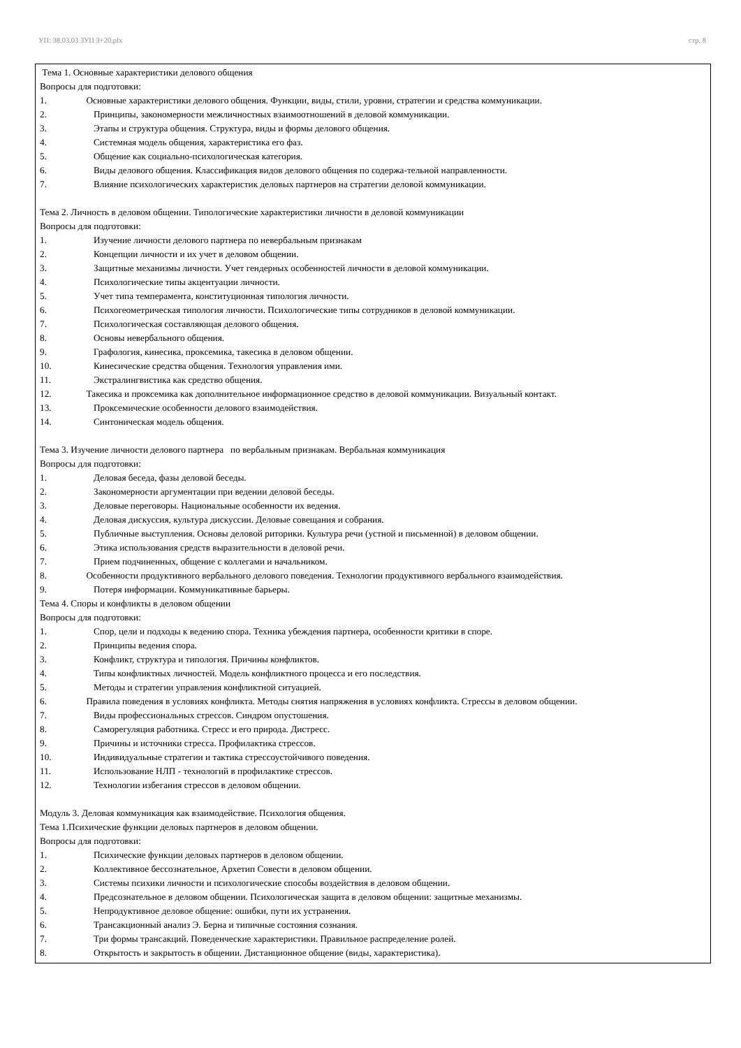УП: 38.03.03 ЗУП 3+20.plx стр. 8
Тема 1. Основные характеристики делового общения
Вопросы для подготовки:
1. Основные характеристики делового общения. Функции, виды, стили, уровни, стратегии и средства коммуникации.
2. Принципы, закономерности межличностных взаимоотношений в деловой коммуникации.
3. Этапы и структура общения. Структура, виды и формы делового общения.
4. Системная модель общения, характеристика его фаз.
5. Общение как социально-психологическая категория.
6. Виды делового общения. Классификация видов делового общения по содержа-тельной направленности.
7. Влияние психологических характеристик деловых партнеров на стратегии деловой коммуникации.
Тема 2. Личность в деловом общении. Типологические характеристики личности в деловой коммуникации
Вопросы для подготовки:
1. Изучение личности делового партнера по невербальным признакам
2. Концепции личности и их учет в деловом общении.
3. Защитные механизмы личности. Учет гендерных особенностей личности в деловой коммуникации.
4. Психологические типы акцентуации личности.
5. Учет типа темперамента, конституционная типология личности.
6. Психогеометрическая типология личности. Психологические типы сотрудников в деловой коммуникации.
7. Психологическая составляющая делового общения.
8. Основы невербального общения.
9. Графология, кинесика, проксемика, такесика в деловом общении.
10. Кинесические средства общения. Технология управления ими.
11. Экстралингвистика как средство общения.
12. Такесика и проксемика как дополнительное информационное средство в деловой коммуникации. Визуальный контакт.
13. Проксемические особенности делового взаимодействия.
14. Синтоническая модель общения.
Тема 3. Изучение личности делового партнера по вербальным признакам. Вербальная коммуникация
Вопросы для подготовки:
1. Деловая беседа, фазы деловой беседы.
2. Закономерности аргументации при ведении деловой беседы.
3. Деловые переговоры. Национальные особенности их ведения.
4. Деловая дискуссия, культура дискуссии. Деловые совещания и собрания.
5. Публичные выступления. Основы деловой риторики. Культура речи (устной и письменной) в деловом общении.
6. Этика использования средств выразительности в деловой речи.
7. Прием подчиненных, общение с коллегами и начальником.
8. Особенности продуктивного вербального делового поведения. Технологии продуктивного вербального взаимодействия.
9. Потеря информации. Коммуникативные барьеры.
Тема 4. Споры и конфликты в деловом общении
Вопросы для подготовки:
1. Спор, цели и подходы к ведению спора. Техника убеждения партнера, особенности критики в споре.
2. Принципы ведения спора.
3. Конфликт, структура и типология. Причины конфликтов.
4. Типы конфликтных личностей. Модель конфликтного процесса и его последствия.
5. Методы и стратегии управления конфликтной ситуацией.
6. Правила поведения в условиях конфликта. Методы снятия напряжения в условиях конфликта. Стрессы в деловом общении.
7. Виды профессиональных стрессов. Синдром опустошения.
8. Саморегуляция работника. Стресс и его природа. Дистресс.
9. Причины и источники стресса. Профилактика стрессов.
10. Индивидуальные стратегии и тактика стрессоустойчивого поведения.
11. Использование НЛП - технологий в профилактике стрессов.
12. Технологии избегания стрессов в деловом общении.
Модуль 3. Деловая коммуникация как взаимодействие. Психология общения.
Тема 1.Психические функции деловых партнеров в деловом общении.
Вопросы для подготовки:
1. Психические функции деловых партнеров в деловом общении.
2. Коллективное бессознательное, Архетип Совести в деловом общении.
3. Системы психики личности и психологические способы воздействия в деловом общении.
4. Предсознательное в деловом общении. Психологическая защита в деловом общении: защитные механизмы.
5. Непродуктивное деловое общение: ошибки, пути их устранения.
6. Трансакционный анализ Э. Берна и типичные состояния сознания.
7. Три формы трансакций. Поведенческие характеристики. Правильное распределение ролей.
8. Открытость и закрытость в общении. Дистанционное общение (виды, характеристика).